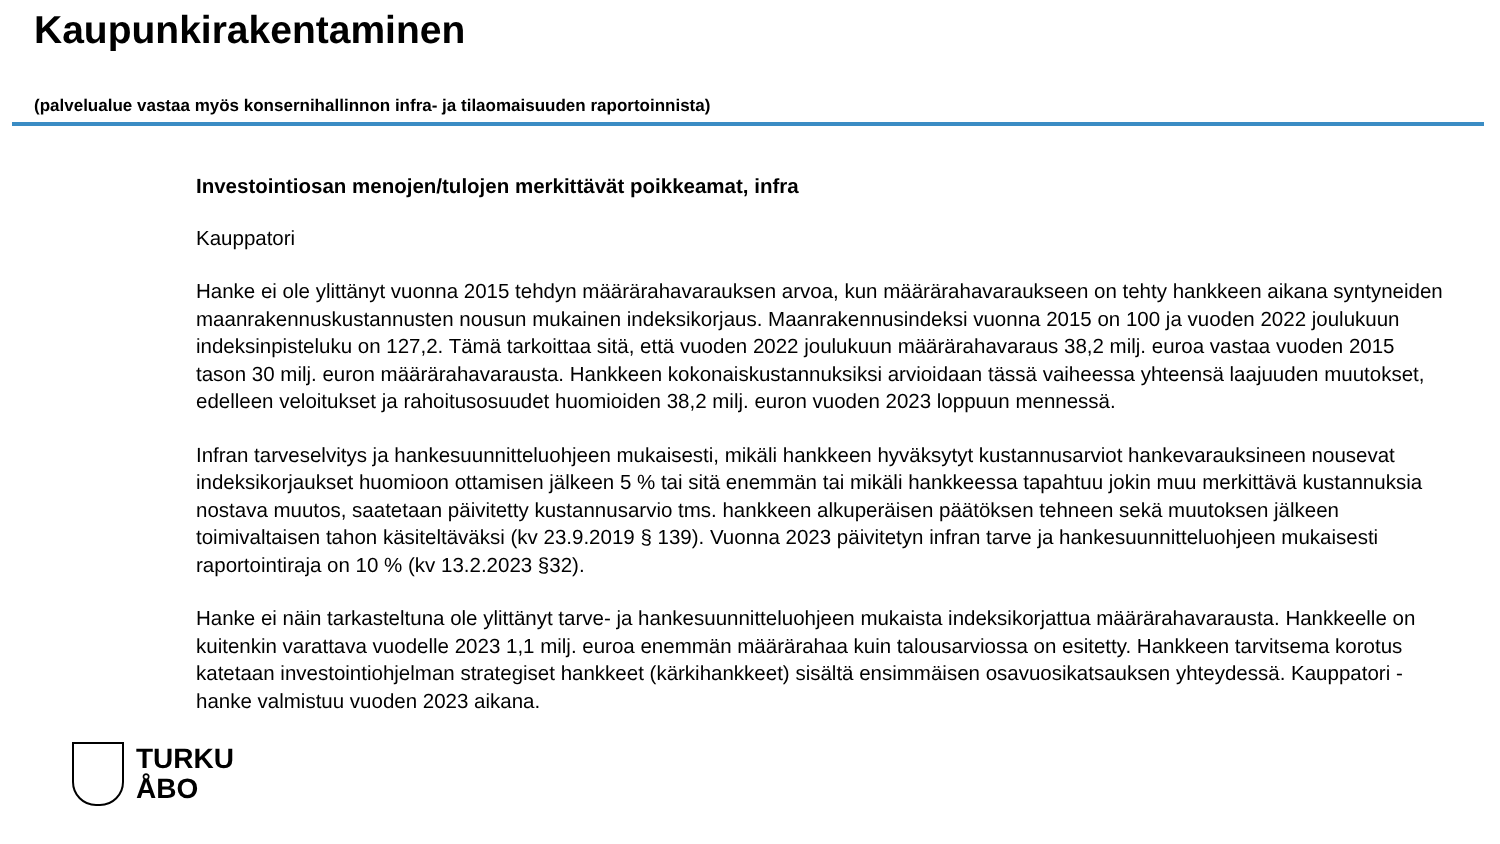Kaupunkirakentaminen
(palvelualue vastaa myös konsernihallinnon infra- ja tilaomaisuuden raportoinnista)
Investointiosan menojen/tulojen merkittävät poikkeamat, infra
Kauppatori
Hanke ei ole ylittänyt vuonna 2015 tehdyn määrärahavarauksen arvoa, kun määrärahavaraukseen on tehty hankkeen aikana syntyneiden maanrakennuskustannusten nousun mukainen indeksikorjaus. Maanrakennusindeksi vuonna 2015 on 100 ja vuoden 2022 joulukuun indeksinpisteluku on 127,2. Tämä tarkoittaa sitä, että vuoden 2022 joulukuun määrärahavaraus 38,2 milj. euroa vastaa vuoden 2015 tason 30 milj. euron määrärahavarausta. Hankkeen kokonaiskustannuksiksi arvioidaan tässä vaiheessa yhteensä laajuuden muutokset, edelleen veloitukset ja rahoitusosuudet huomioiden 38,2 milj. euron vuoden 2023 loppuun mennessä.
Infran tarveselvitys ja hankesuunnitteluohjeen mukaisesti, mikäli hankkeen hyväksytyt kustannusarviot hankevarauksineen nousevat indeksikorjaukset huomioon ottamisen jälkeen 5 % tai sitä enemmän tai mikäli hankkeessa tapahtuu jokin muu merkittävä kustannuksia nostava muutos, saatetaan päivitetty kustannusarvio tms. hankkeen alkuperäisen päätöksen tehneen sekä muutoksen jälkeen toimivaltaisen tahon käsiteltäväksi (kv 23.9.2019 § 139). Vuonna 2023 päivitetyn infran tarve ja hankesuunnitteluohjeen mukaisesti raportointiraja on 10 % (kv 13.2.2023 §32).
Hanke ei näin tarkasteltuna ole ylittänyt tarve- ja hankesuunnitteluohjeen mukaista indeksikorjattua määrärahavarausta. Hankkeelle on kuitenkin varattava vuodelle 2023 1,1 milj. euroa enemmän määrärahaa kuin talousarviossa on esitetty. Hankkeen tarvitsema korotus katetaan investointiohjelman strategiset hankkeet (kärkihankkeet) sisältä ensimmäisen osavuosikatsauksen yhteydessä. Kauppatori -hanke valmistuu vuoden 2023 aikana.
TURKU
ÅBO